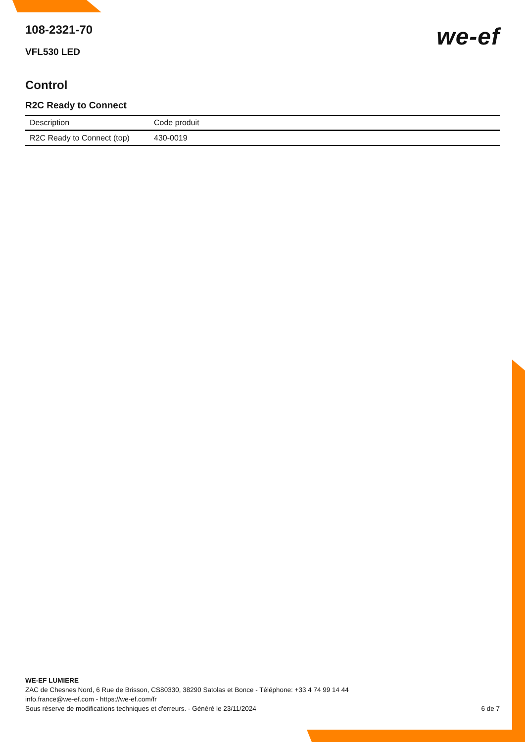108-2321-70
VFL530 LED
we-ef
Control
R2C Ready to Connect
| Description | Code produit |
| --- | --- |
| R2C Ready to Connect (top) | 430-0019 |
WE-EF LUMIERE
ZAC de Chesnes Nord, 6 Rue de Brisson, CS80330, 38290 Satolas et Bonce - Téléphone: +33 4 74 99 14 44
info.france@we-ef.com - https://we-ef.com/fr
Sous réserve de modifications techniques et d'erreurs. - Généré le 23/11/2024 6 de 7